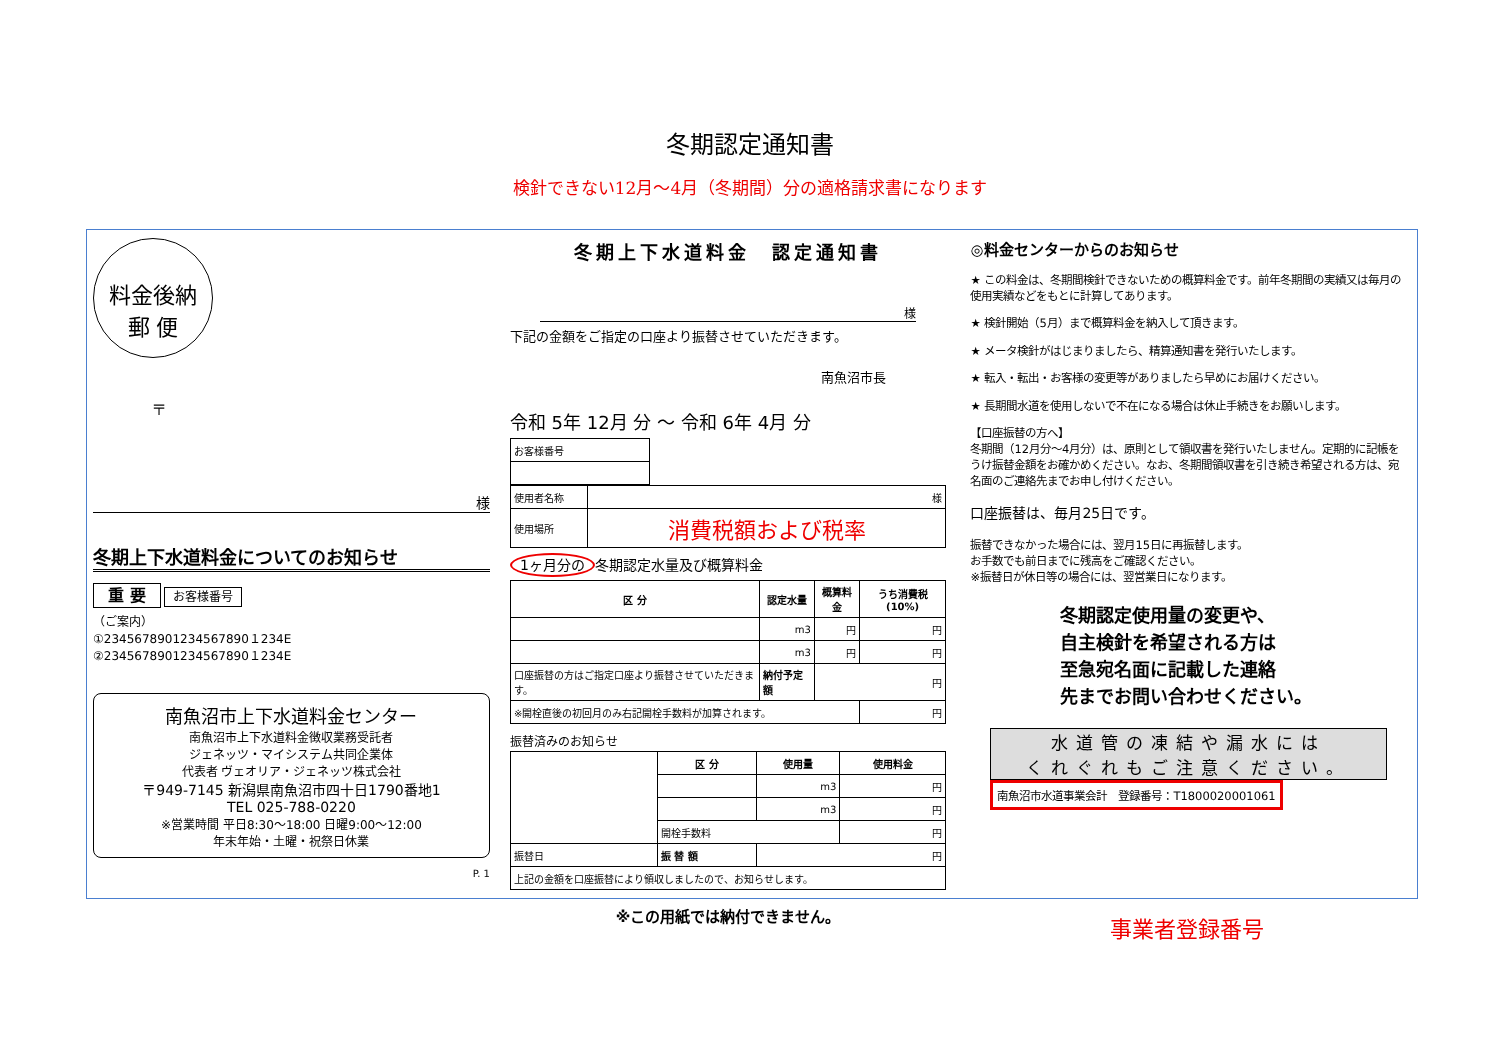冬期認定通知書
検針できない12月～4月（冬期間）分の適格請求書になります
料金後納
郵 便
〒
様
冬期上下水道料金についてのお知らせ
重 要 お客様番号
（ご案内）
①2345678901234567890１234E
②2345678901234567890１234E
南魚沼市上下水道料金センター
南魚沼市上下水道料金徴収業務受託者
ジェネッツ・マイシステム共同企業体
代表者 ヴェオリア・ジェネッツ株式会社
〒949-7145 新潟県南魚沼市四十日1790番地1
TEL 025-788-0220
※営業時間 平日8:30～18:00 日曜9:00～12:00
年末年始・土曜・祝祭日休業
P. 1
冬期上下水道料金　認定通知書
様
下記の金額をご指定の口座より振替させていただきます。
南魚沼市長
令和 5年 12月 分 ～ 令和 6年 4月 分
| お客様番号 |
| 使用者名称 | 様 |
| 使用場所 | 消費税額および税率 |
1ヶ月分の 冬期認定水量及び概算料金
| 区 分 | 認定水量 | 概算料金 | うち消費税(10%) |
| --- | --- | --- | --- |
| | m3 | 円 | 円 |
| | m3 | 円 | 円 |
| 口座振替の方はご指定口座より振替させていただきます。 | 納付予定額 | 円 | |
| ※開栓直後の初回月のみ右記開栓手数料が加算されます。 | | | 円 |
振替済みのお知らせ
| | 区 分 | 使用量 | 使用料金 |
| | | m3 | 円 |
| | | m3 | 円 |
| | 開栓手数料 | | 円 |
| 振替日 | 振 替 額 | 円 | |
| 上記の金額を口座振替により領収しましたので、お知らせします。 | | | |
※この用紙では納付できません。
◎料金センターからのお知らせ
★ この料金は、冬期間検針できないための概算料金です。前年冬期間の実績又は毎月の使用実績などをもとに計算してあります。
★ 検針開始（5月）まで概算料金を納入して頂きます。
★ メータ検針がはじまりましたら、精算通知書を発行いたします。
★ 転入・転出・お客様の変更等がありましたら早めにお届けください。
★ 長期間水道を使用しないで不在になる場合は休止手続きをお願いします。
【口座振替の方へ】
冬期間（12月分～4月分）は、原則として領収書を発行いたしません。定期的に記帳をうけ振替金額をお確かめください。なお、冬期間領収書を引き続き希望される方は、宛名面のご連絡先までお申し付けください。
口座振替は、毎月25日です。
振替できなかった場合には、翌月15日に再振替します。
お手数でも前日までに残高をご確認ください。
※振替日が休日等の場合には、翌営業日になります。
冬期認定使用量の変更や、
自主検針を希望される方は
至急宛名面に記載した連絡
先までお問い合わせください。
水道管の凍結や漏水には
くれぐれもご注意ください。
南魚沼市水道事業会計　登録番号：T1800020001061
事業者登録番号